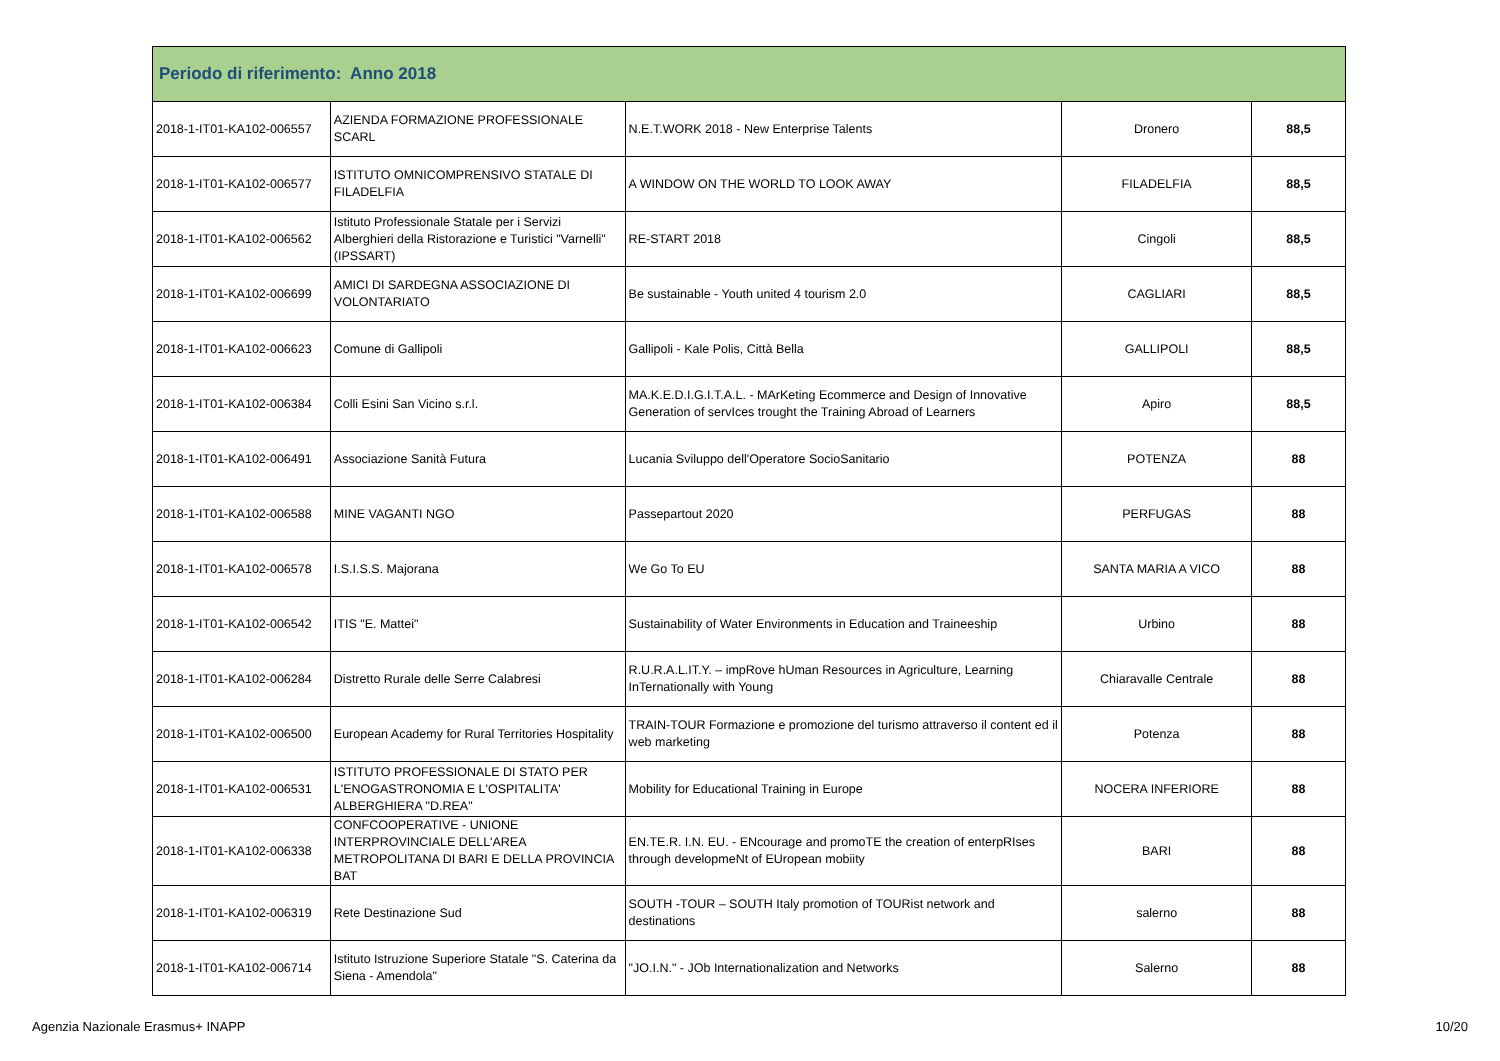| Periodo di riferimento: Anno 2018 | | | | |
| --- | --- | --- | --- | --- |
| 2018-1-IT01-KA102-006557 | AZIENDA FORMAZIONE PROFESSIONALE SCARL | N.E.T.WORK 2018 - New Enterprise Talents | Dronero | 88,5 |
| 2018-1-IT01-KA102-006577 | ISTITUTO OMNICOMPRENSIVO STATALE DI FILADELFIA | A WINDOW ON THE WORLD TO LOOK AWAY | FILADELFIA | 88,5 |
| 2018-1-IT01-KA102-006562 | Istituto Professionale Statale per i Servizi Alberghieri della Ristorazione e Turistici "Varnelli" (IPSSART) | RE-START 2018 | Cingoli | 88,5 |
| 2018-1-IT01-KA102-006699 | AMICI DI SARDEGNA ASSOCIAZIONE DI VOLONTARIATO | Be sustainable - Youth united 4 tourism 2.0 | CAGLIARI | 88,5 |
| 2018-1-IT01-KA102-006623 | Comune di Gallipoli | Gallipoli - Kale Polis, Città Bella | GALLIPOLI | 88,5 |
| 2018-1-IT01-KA102-006384 | Colli Esini San Vicino s.r.l. | MA.K.E.D.I.G.I.T.A.L. - MArKeting Ecommerce and Design of Innovative Generation of servIces trought the Training Abroad of Learners | Apiro | 88,5 |
| 2018-1-IT01-KA102-006491 | Associazione Sanità Futura | Lucania Sviluppo dell'Operatore SocioSanitario | POTENZA | 88 |
| 2018-1-IT01-KA102-006588 | MINE VAGANTI NGO | Passepartout 2020 | PERFUGAS | 88 |
| 2018-1-IT01-KA102-006578 | I.S.I.S.S. Majorana | We Go To EU | SANTA MARIA A VICO | 88 |
| 2018-1-IT01-KA102-006542 | ITIS "E. Mattei" | Sustainability of Water Environments in Education and Traineeship | Urbino | 88 |
| 2018-1-IT01-KA102-006284 | Distretto Rurale delle Serre Calabresi | R.U.R.A.L.IT.Y. – impRove hUman Resources in Agriculture, Learning InTernationally with Young | Chiaravalle Centrale | 88 |
| 2018-1-IT01-KA102-006500 | European Academy for Rural Territories Hospitality | TRAIN-TOUR Formazione e promozione del turismo attraverso il content ed il web marketing | Potenza | 88 |
| 2018-1-IT01-KA102-006531 | ISTITUTO PROFESSIONALE DI STATO PER L'ENOGASTRONOMIA E L'OSPITALITA' ALBERGHIERA "D.REA" | Mobility for Educational Training in Europe | NOCERA INFERIORE | 88 |
| 2018-1-IT01-KA102-006338 | CONFCOOPERATIVE - UNIONE INTERPROVINCIALE DELL'AREA METROPOLITANA DI BARI E DELLA PROVINCIA BAT | EN.TE.R. I.N. EU. - ENcourage and promoTE the creation of enterpRIses through developmeNt of EUropean mobiity | BARI | 88 |
| 2018-1-IT01-KA102-006319 | Rete Destinazione Sud | SOUTH -TOUR – SOUTH Italy promotion of TOURist network and destinations | salerno | 88 |
| 2018-1-IT01-KA102-006714 | Istituto Istruzione Superiore Statale "S. Caterina da Siena - Amendola" | "JO.I.N." - JOb Internationalization and Networks | Salerno | 88 |
Agenzia Nazionale Erasmus+ INAPP 10/20